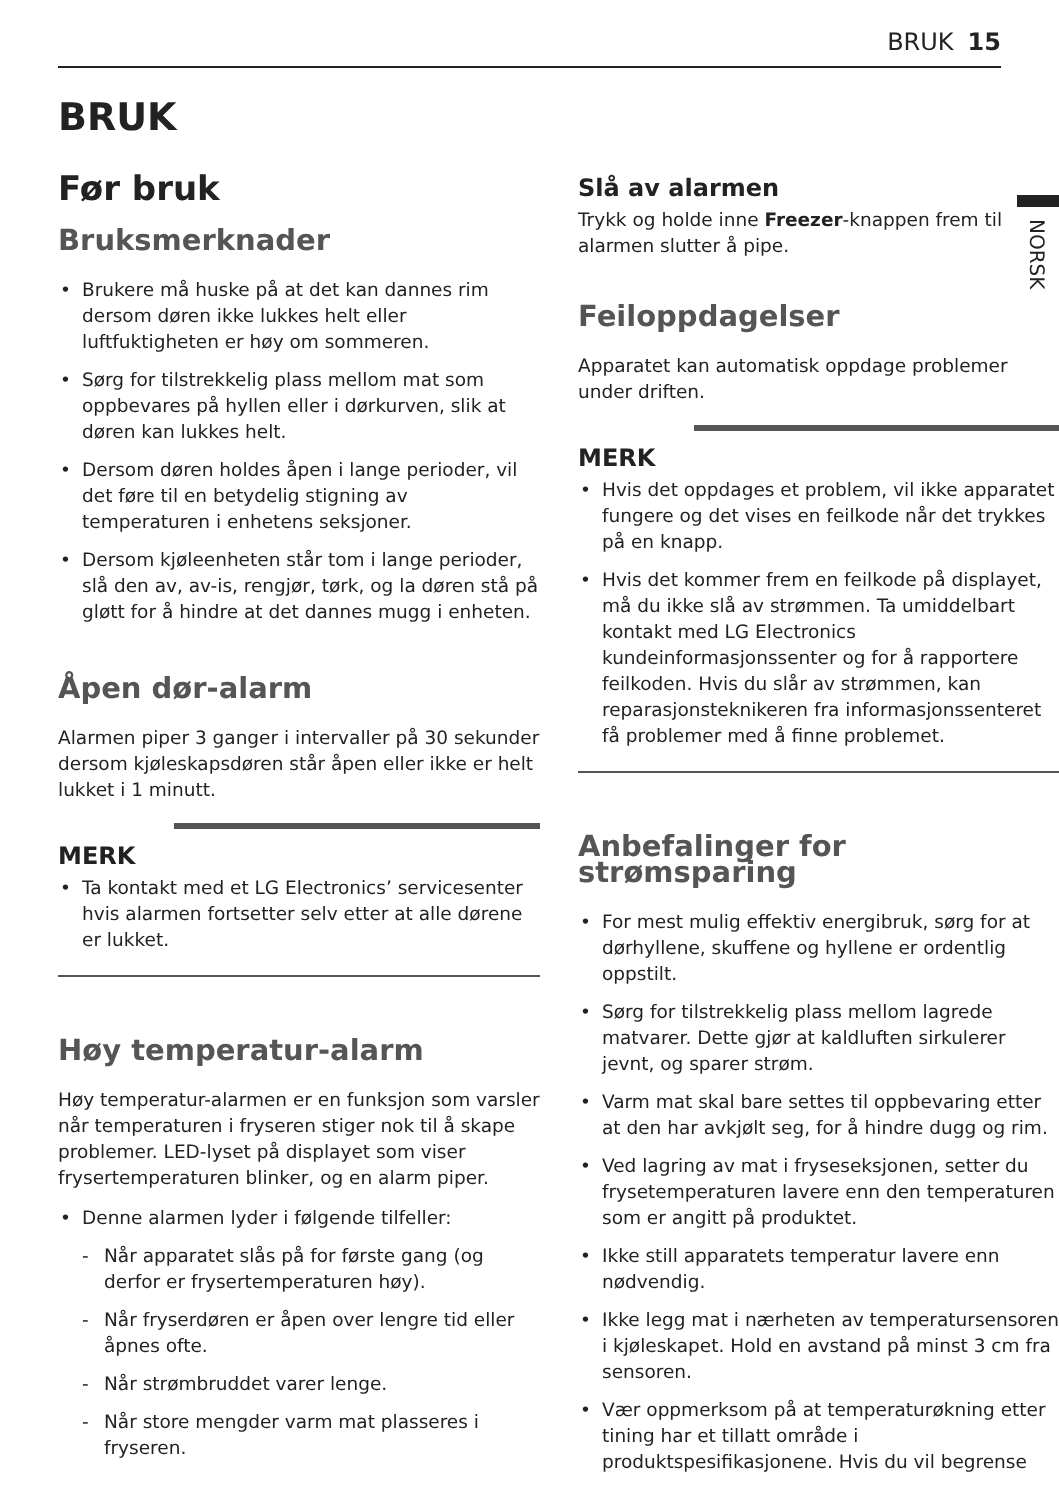BRUK 15
BRUK
NORSK
Før bruk
Bruksmerknader
• Brukere må huske på at det kan dannes rim dersom døren ikke lukkes helt eller luftfuktigheten er høy om sommeren.
• Sørg for tilstrekkelig plass mellom mat som oppbevares på hyllen eller i dørkurven, slik at døren kan lukkes helt.
• Dersom døren holdes åpen i lange perioder, vil det føre til en betydelig stigning av temperaturen i enhetens seksjoner.
• Dersom kjøleenheten står tom i lange perioder, slå den av, av-is, rengjør, tørk, og la døren stå på gløtt for å hindre at det dannes mugg i enheten.
Åpen dør-alarm
Alarmen piper 3 ganger i intervaller på 30 sekunder dersom kjøleskapsdøren står åpen eller ikke er helt lukket i 1 minutt.
MERK
• Ta kontakt med et LG Electronics’ servicesenter hvis alarmen fortsetter selv etter at alle dørene er lukket.
Høy temperatur-alarm
Høy temperatur-alarmen er en funksjon som varsler når temperaturen i fryseren stiger nok til å skape problemer. LED-lyset på displayet som viser frysertemperaturen blinker, og en alarm piper.
• Denne alarmen lyder i følgende tilfeller:
- Når apparatet slås på for første gang (og derfor er frysertemperaturen høy).
- Når fryserdøren er åpen over lengre tid eller åpnes ofte.
- Når strømbruddet varer lenge.
- Når store mengder varm mat plasseres i fryseren.
Slå av alarmen
Trykk og holde inne Freezer-knappen frem til alarmen slutter å pipe.
Feiloppdagelser
Apparatet kan automatisk oppdage problemer under driften.
MERK
• Hvis det oppdages et problem, vil ikke apparatet fungere og det vises en feilkode når det trykkes på en knapp.
• Hvis det kommer frem en feilkode på displayet, må du ikke slå av strømmen. Ta umiddelbart kontakt med LG Electronics kundeinformasjonssenter og for å rapportere feilkoden. Hvis du slår av strømmen, kan reparasjonsteknikeren fra informasjonssenteret få problemer med å finne problemet.
Anbefalinger for strømsparing
• For mest mulig effektiv energibruk, sørg for at dørhyllene, skuffene og hyllene er ordentlig oppstilt.
• Sørg for tilstrekkelig plass mellom lagrede matvarer. Dette gjør at kaldluften sirkulerer jevnt, og sparer strøm.
• Varm mat skal bare settes til oppbevaring etter at den har avkjølt seg, for å hindre dugg og rim.
• Ved lagring av mat i fryseseksjonen, setter du frysetemperaturen lavere enn den temperaturen som er angitt på produktet.
• Ikke still apparatets temperatur lavere enn nødvendig.
• Ikke legg mat i nærheten av temperatursensoren i kjøleskapet. Hold en avstand på minst 3 cm fra sensoren.
• Vær oppmerksom på at temperaturøkning etter tining har et tillatt område i produktspesifikasjonene. Hvis du vil begrense